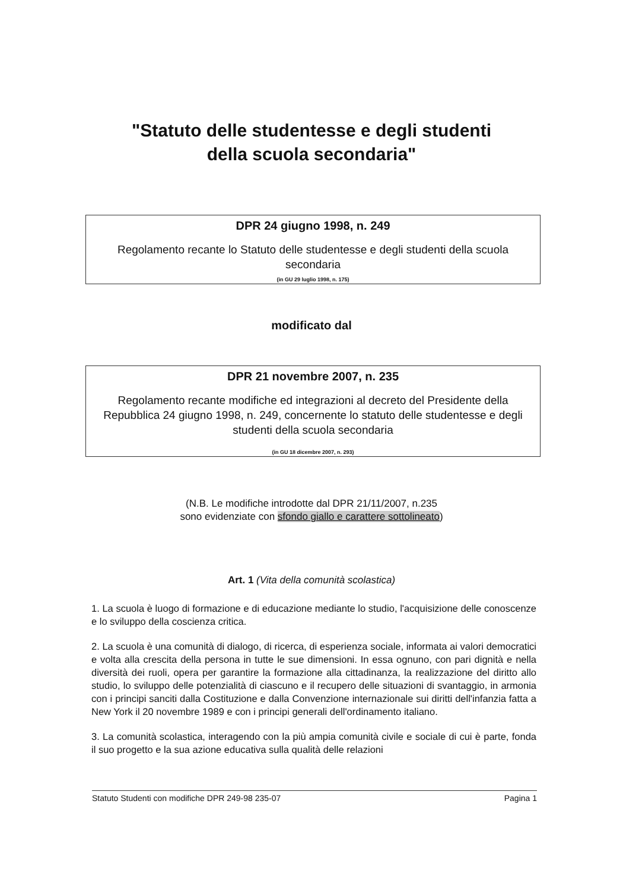"Statuto delle studentesse e degli studenti
della scuola secondaria"
DPR 24 giugno 1998, n. 249
Regolamento recante lo Statuto delle studentesse e degli studenti della scuola secondaria
(in GU 29 luglio 1998, n. 175)
modificato dal
DPR 21 novembre 2007, n. 235
Regolamento recante modifiche ed integrazioni al decreto del Presidente della Repubblica 24 giugno 1998, n. 249, concernente lo statuto delle studentesse e degli studenti della scuola secondaria
(in GU 18 dicembre 2007, n. 293)
(N.B. Le modifiche introdotte dal DPR 21/11/2007, n.235
sono evidenziate con sfondo giallo e carattere sottolineato)
Art. 1 (Vita della comunità scolastica)
1. La scuola è luogo di formazione e di educazione mediante lo studio, l'acquisizione delle conoscenze e lo sviluppo della coscienza critica.
2. La scuola è una comunità di dialogo, di ricerca, di esperienza sociale, informata ai valori democratici e volta alla crescita della persona in tutte le sue dimensioni. In essa ognuno, con pari dignità e nella diversità dei ruoli, opera per garantire la formazione alla cittadinanza, la realizzazione del diritto allo studio, lo sviluppo delle potenzialità di ciascuno e il recupero delle situazioni di svantaggio, in armonia con i principi sanciti dalla Costituzione e dalla Convenzione internazionale sui diritti dell'infanzia fatta a New York il 20 novembre 1989 e con i principi generali dell'ordinamento italiano.
3. La comunità scolastica, interagendo con la più ampia comunità civile e sociale di cui è parte, fonda il suo progetto e la sua azione educativa sulla qualità delle relazioni
Statuto Studenti con modifiche DPR 249-98 235-07 Pagina 1